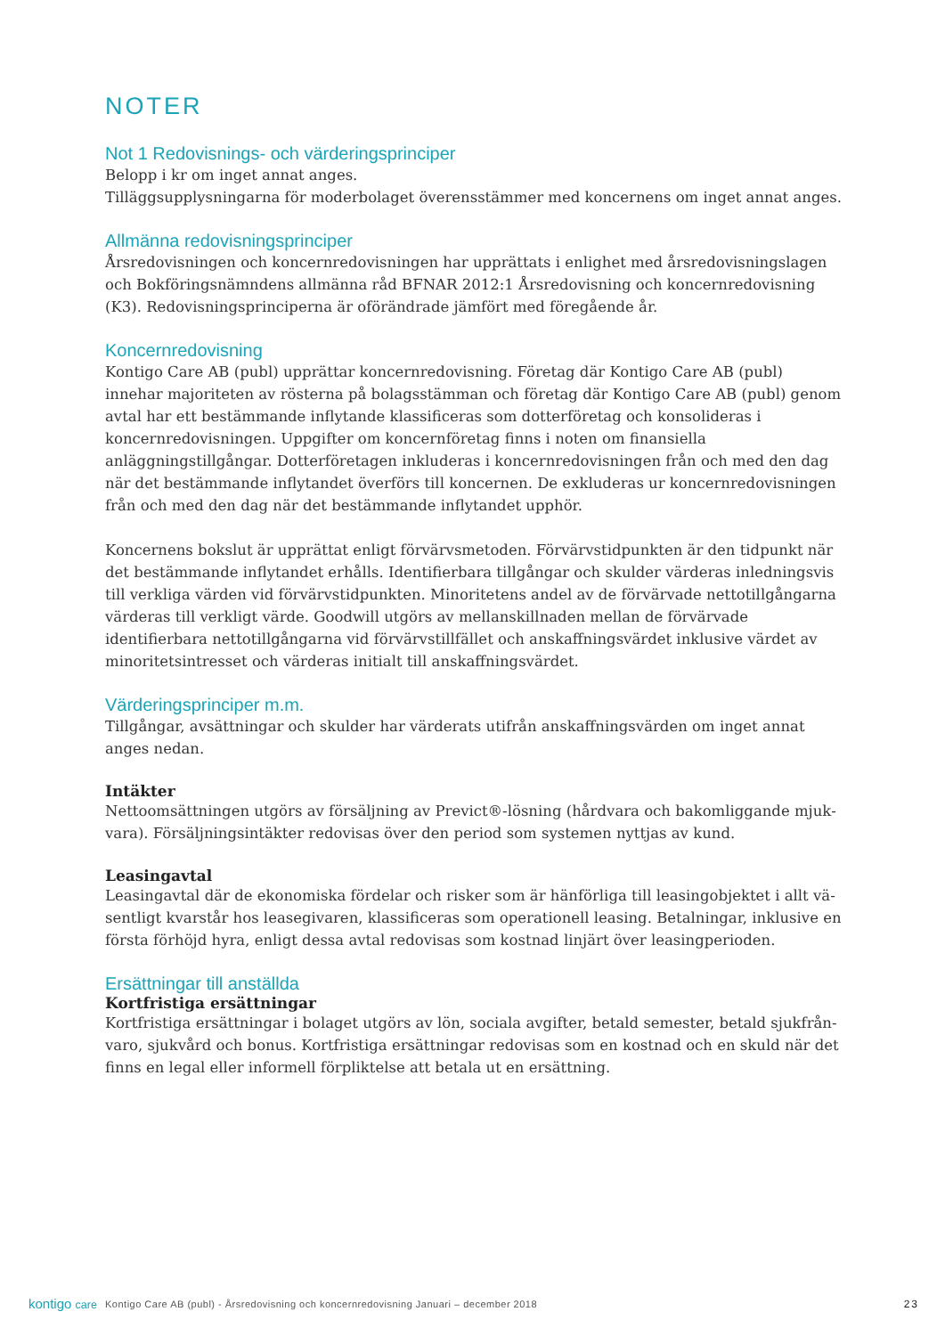NOTER
Not 1 Redovisnings- och värderingsprinciper
Belopp i kr om inget annat anges.
Tilläggsupplysningarna för moderbolaget överensstämmer med koncernens om inget annat anges.
Allmänna redovisningsprinciper
Årsredovisningen och koncernredovisningen har upprättats i enlighet med årsredovisningslagen och Bokföringsnämndens allmänna råd BFNAR 2012:1 Årsredovisning och koncernredovisning (K3). Redovisningsprinciperna är oförändrade jämfört med föregående år.
Koncernredovisning
Kontigo Care AB (publ) upprättar koncernredovisning. Företag där Kontigo Care AB (publ) innehar majoriteten av rösterna på bolagsstämman och företag där Kontigo Care AB (publ) genom avtal har ett bestämmande inflytande klassificeras som dotterföretag och konsolideras i koncernredovis­ningen. Uppgifter om koncernföretag finns i noten om finansiella anläggningstillgångar. Dotterfö­retagen inkluderas i koncernredovisningen från och med den dag när det bestämmande inflytan­det överförs till koncernen. De exkluderas ur koncernredovisningen från och med den dag när det bestämmande inflytandet upphör.
Koncernens bokslut är upprättat enligt förvärvsmetoden. Förvärvstidpunkten är den tidpunkt när det bestämmande inflytandet erhålls. Identifierbara tillgångar och skulder värderas inledningsvis till verkliga värden vid förvärvstidpunkten. Minoritetens andel av de förvärvade nettotillgångarna värderas till verkligt värde. Goodwill utgörs av mellanskillnaden mellan de förvärvade identifierbara nettotillgångarna vid förvärvstillfället och anskaffningsvärdet inklusive värdet av minoritetsintres­set och värderas initialt till anskaffningsvärdet.
Värderingsprinciper m.m.
Tillgångar, avsättningar och skulder har värderats utifrån anskaffningsvärden om inget annat anges nedan.
Intäkter
Nettoomsättningen utgörs av försäljning av Previct®-lösning (hårdvara och bakomliggande mjuk­vara). Försäljningsintäkter redovisas över den period som systemen nyttjas av kund.
Leasingavtal
Leasingavtal där de ekonomiska fördelar och risker som är hänförliga till leasingobjektet i allt vä­sentligt kvarstår hos leasegivaren, klassificeras som operationell leasing. Betalningar, inklusive en första förhöjd hyra, enligt dessa avtal redovisas som kostnad linjärt över leasingperioden.
Ersättningar till anställda
Kortfristiga ersättningar
Kortfristiga ersättningar i bolaget utgörs av lön, sociala avgifter, betald semester, betald sjukfrån­varo, sjukvård och bonus. Kortfristiga ersättningar redovisas som en kostnad och en skuld när det finns en legal eller informell förpliktelse att betala ut en ersättning.
kontigo care
Kontigo Care AB (publ) - Årsredovisning och koncernredovisning Januari – december 2018
23